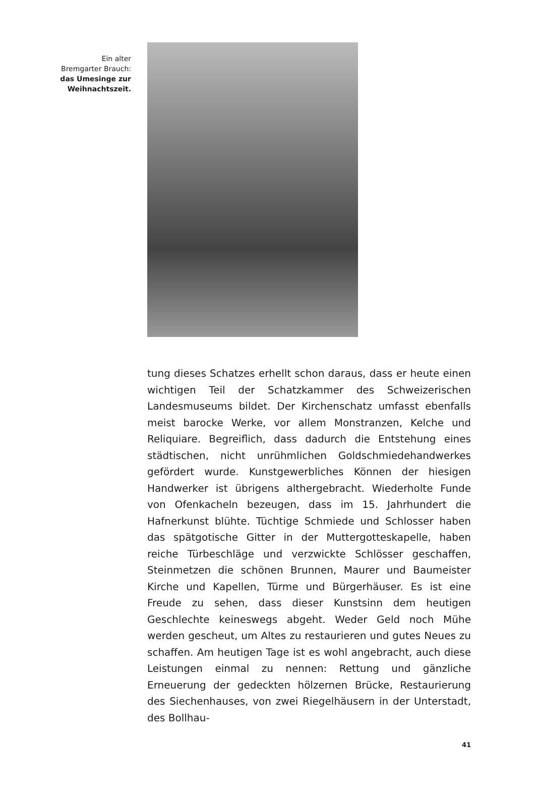Ein alter
Bremgarter Brauch:
das Umesinge zur
Weihnachtszeit.
tung dieses Schatzes erhellt schon daraus, dass er heute einen wichtigen Teil der Schatzkammer des Schweizerischen Landesmuseums bildet. Der Kirchenschatz umfasst ebenfalls meist barocke Werke, vor allem Monstranzen, Kelche und Reliquiare. Begreiflich, dass dadurch die Entstehung eines städtischen, nicht unrühmlichen Goldschmiedehandwerkes gefördert wurde. Kunstgewerbliches Können der hiesigen Handwerker ist übrigens althergebracht. Wiederholte Funde von Ofenkacheln bezeugen, dass im 15. Jahrhundert die Hafnerkunst blühte. Tüchtige Schmiede und Schlosser haben das spätgotische Gitter in der Muttergotteskapelle, haben reiche Türbeschläge und verzwickte Schlösser geschaffen, Steinmetzen die schönen Brunnen, Maurer und Baumeister Kirche und Kapellen, Türme und Bürgerhäuser. Es ist eine Freude zu sehen, dass dieser Kunstsinn dem heutigen Geschlechte keineswegs abgeht. Weder Geld noch Mühe werden gescheut, um Altes zu restaurieren und gutes Neues zu schaffen. Am heutigen Tage ist es wohl angebracht, auch diese Leistungen einmal zu nennen: Rettung und gänzliche Erneuerung der gedeckten hölzernen Brücke, Restaurierung des Siechenhauses, von zwei Riegelhäusern in der Unterstadt, des Bollhau-
41